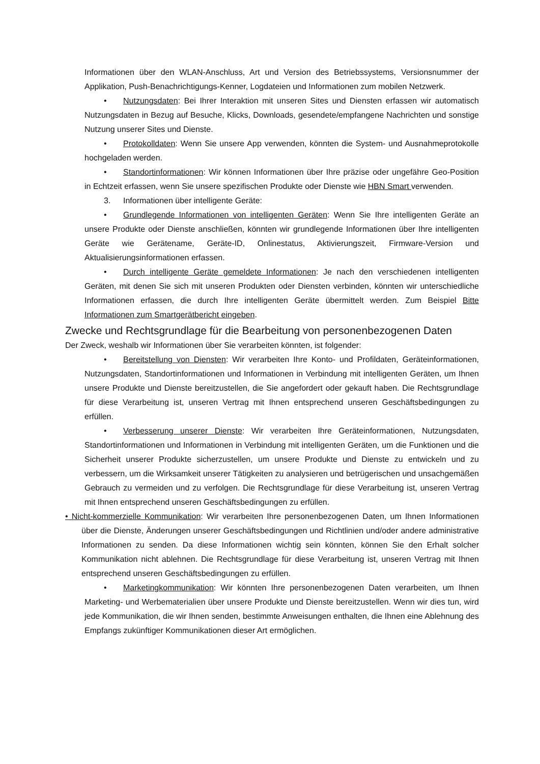Informationen über den WLAN-Anschluss, Art und Version des Betriebssystems, Versionsnummer der Applikation, Push-Benachrichtigungs-Kenner, Logdateien und Informationen zum mobilen Netzwerk.
• Nutzungsdaten: Bei Ihrer Interaktion mit unseren Sites und Diensten erfassen wir automatisch Nutzungsdaten in Bezug auf Besuche, Klicks, Downloads, gesendete/empfangene Nachrichten und sonstige Nutzung unserer Sites und Dienste.
• Protokolldaten: Wenn Sie unsere App verwenden, könnten die System- und Ausnahmeprotokolle hochgeladen werden.
• Standortinformationen: Wir können Informationen über Ihre präzise oder ungefähre Geo-Position in Echtzeit erfassen, wenn Sie unsere spezifischen Produkte oder Dienste wie HBN Smart verwenden.
3. Informationen über intelligente Geräte:
• Grundlegende Informationen von intelligenten Geräten: Wenn Sie Ihre intelligenten Geräte an unsere Produkte oder Dienste anschließen, könnten wir grundlegende Informationen über Ihre intelligenten Geräte wie Gerätename, Geräte-ID, Onlinestatus, Aktivierungszeit, Firmware-Version und Aktualisierungsinformationen erfassen.
• Durch intelligente Geräte gemeldete Informationen: Je nach den verschiedenen intelligenten Geräten, mit denen Sie sich mit unseren Produkten oder Diensten verbinden, könnten wir unterschiedliche Informationen erfassen, die durch Ihre intelligenten Geräte übermittelt werden. Zum Beispiel Bitte Informationen zum Smartgerätbericht eingeben.
Zwecke und Rechtsgrundlage für die Bearbeitung von personenbezogenen Daten
Der Zweck, weshalb wir Informationen über Sie verarbeiten könnten, ist folgender:
• Bereitstellung von Diensten: Wir verarbeiten Ihre Konto- und Profildaten, Geräteinformationen, Nutzungsdaten, Standortinformationen und Informationen in Verbindung mit intelligenten Geräten, um Ihnen unsere Produkte und Dienste bereitzustellen, die Sie angefordert oder gekauft haben. Die Rechtsgrundlage für diese Verarbeitung ist, unseren Vertrag mit Ihnen entsprechend unseren Geschäftsbedingungen zu erfüllen.
• Verbesserung unserer Dienste: Wir verarbeiten Ihre Geräteinformationen, Nutzungsdaten, Standortinformationen und Informationen in Verbindung mit intelligenten Geräten, um die Funktionen und die Sicherheit unserer Produkte sicherzustellen, um unsere Produkte und Dienste zu entwickeln und zu verbessern, um die Wirksamkeit unserer Tätigkeiten zu analysieren und betrügerischen und unsachgemäßen Gebrauch zu vermeiden und zu verfolgen. Die Rechtsgrundlage für diese Verarbeitung ist, unseren Vertrag mit Ihnen entsprechend unseren Geschäftsbedingungen zu erfüllen.
• Nicht-kommerzielle Kommunikation: Wir verarbeiten Ihre personenbezogenen Daten, um Ihnen Informationen über die Dienste, Änderungen unserer Geschäftsbedingungen und Richtlinien und/oder andere administrative Informationen zu senden. Da diese Informationen wichtig sein könnten, können Sie den Erhalt solcher Kommunikation nicht ablehnen. Die Rechtsgrundlage für diese Verarbeitung ist, unseren Vertrag mit Ihnen entsprechend unseren Geschäftsbedingungen zu erfüllen.
• Marketingkommunikation: Wir könnten Ihre personenbezogenen Daten verarbeiten, um Ihnen Marketing- und Werbematerialien über unsere Produkte und Dienste bereitzustellen. Wenn wir dies tun, wird jede Kommunikation, die wir Ihnen senden, bestimmte Anweisungen enthalten, die Ihnen eine Ablehnung des Empfangs zukünftiger Kommunikationen dieser Art ermöglichen.